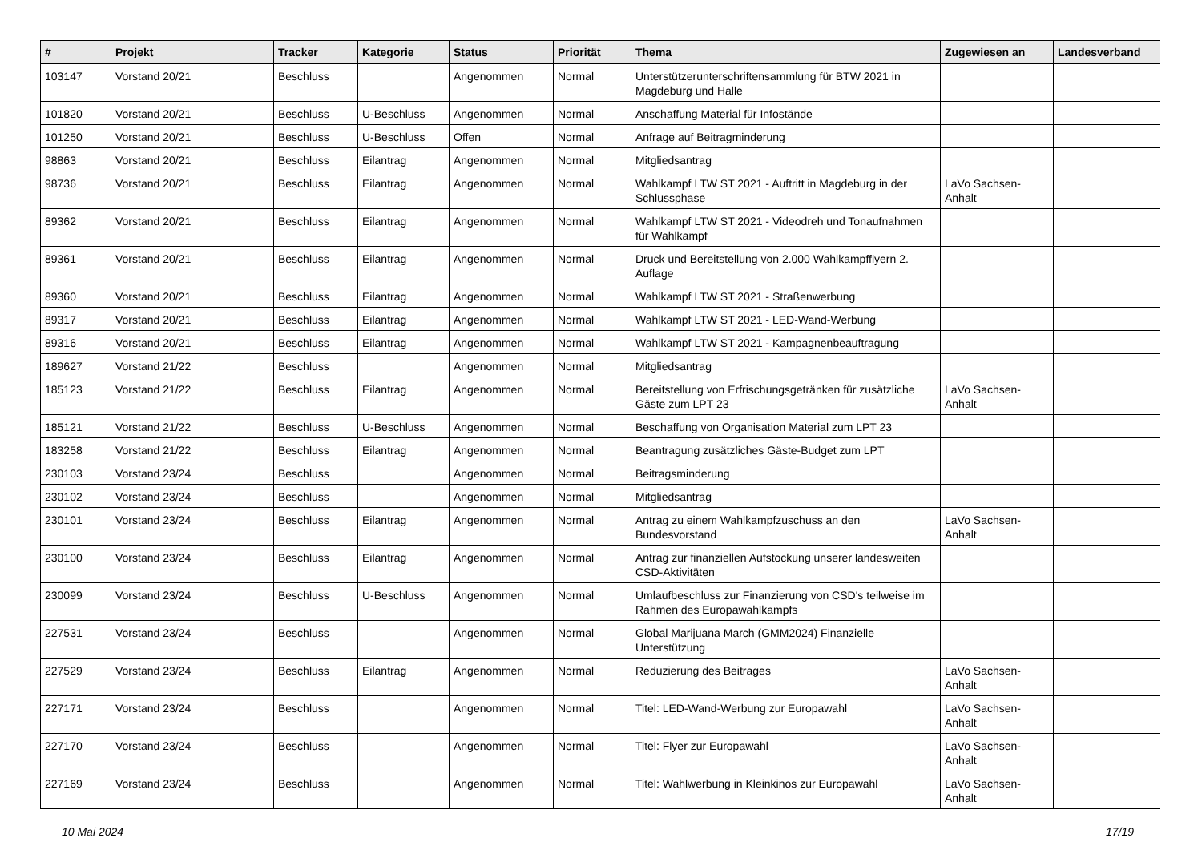| # | Projekt | Tracker | Kategorie | Status | Priorität | Thema | Zugewiesen an | Landesverband |
| --- | --- | --- | --- | --- | --- | --- | --- | --- |
| 103147 | Vorstand 20/21 | Beschluss | | Angenommen | Normal | Unterstützerunterschriftensammlung für BTW 2021 in Magdeburg und Halle | | |
| 101820 | Vorstand 20/21 | Beschluss | U-Beschluss | Angenommen | Normal | Anschaffung Material für Infostände | | |
| 101250 | Vorstand 20/21 | Beschluss | U-Beschluss | Offen | Normal | Anfrage auf Beitragminderung | | |
| 98863 | Vorstand 20/21 | Beschluss | Eilantrag | Angenommen | Normal | Mitgliedsantrag | | |
| 98736 | Vorstand 20/21 | Beschluss | Eilantrag | Angenommen | Normal | Wahlkampf LTW ST 2021 - Auftritt in Magdeburg in der Schlussphase | LaVo Sachsen-Anhalt | |
| 89362 | Vorstand 20/21 | Beschluss | Eilantrag | Angenommen | Normal | Wahlkampf LTW ST 2021 - Videodreh und Tonaufnahmen für Wahlkampf | | |
| 89361 | Vorstand 20/21 | Beschluss | Eilantrag | Angenommen | Normal | Druck und Bereitstellung von 2.000 Wahlkampfflyern 2. Auflage | | |
| 89360 | Vorstand 20/21 | Beschluss | Eilantrag | Angenommen | Normal | Wahlkampf LTW ST 2021 - Straßenwerbung | | |
| 89317 | Vorstand 20/21 | Beschluss | Eilantrag | Angenommen | Normal | Wahlkampf LTW ST 2021 - LED-Wand-Werbung | | |
| 89316 | Vorstand 20/21 | Beschluss | Eilantrag | Angenommen | Normal | Wahlkampf LTW ST 2021 - Kampagnenbeauftragung | | |
| 189627 | Vorstand 21/22 | Beschluss | | Angenommen | Normal | Mitgliedsantrag | | |
| 185123 | Vorstand 21/22 | Beschluss | Eilantrag | Angenommen | Normal | Bereitstellung von Erfrischungsgetränken für zusätzliche Gäste zum LPT 23 | LaVo Sachsen-Anhalt | |
| 185121 | Vorstand 21/22 | Beschluss | U-Beschluss | Angenommen | Normal | Beschaffung von Organisation Material zum LPT 23 | | |
| 183258 | Vorstand 21/22 | Beschluss | Eilantrag | Angenommen | Normal | Beantragung zusätzliches Gäste-Budget zum LPT | | |
| 230103 | Vorstand 23/24 | Beschluss | | Angenommen | Normal | Beitragsminderung | | |
| 230102 | Vorstand 23/24 | Beschluss | | Angenommen | Normal | Mitgliedsantrag | | |
| 230101 | Vorstand 23/24 | Beschluss | Eilantrag | Angenommen | Normal | Antrag zu einem Wahlkampfzuschuss an den Bundesvorstand | LaVo Sachsen-Anhalt | |
| 230100 | Vorstand 23/24 | Beschluss | Eilantrag | Angenommen | Normal | Antrag zur finanziellen Aufstockung unserer landesweiten CSD-Aktivitäten | | |
| 230099 | Vorstand 23/24 | Beschluss | U-Beschluss | Angenommen | Normal | Umlaufbeschluss zur Finanzierung von CSD's teilweise im Rahmen des Europawahlkampfs | | |
| 227531 | Vorstand 23/24 | Beschluss | | Angenommen | Normal | Global Marijuana March (GMM2024) Finanzielle Unterstützung | | |
| 227529 | Vorstand 23/24 | Beschluss | Eilantrag | Angenommen | Normal | Reduzierung des Beitrages | LaVo Sachsen-Anhalt | |
| 227171 | Vorstand 23/24 | Beschluss | | Angenommen | Normal | Titel: LED-Wand-Werbung zur Europawahl | LaVo Sachsen-Anhalt | |
| 227170 | Vorstand 23/24 | Beschluss | | Angenommen | Normal | Titel: Flyer zur Europawahl | LaVo Sachsen-Anhalt | |
| 227169 | Vorstand 23/24 | Beschluss | | Angenommen | Normal | Titel: Wahlwerbung in Kleinkinos zur Europawahl | LaVo Sachsen-Anhalt | |
10 Mai 2024 17/19